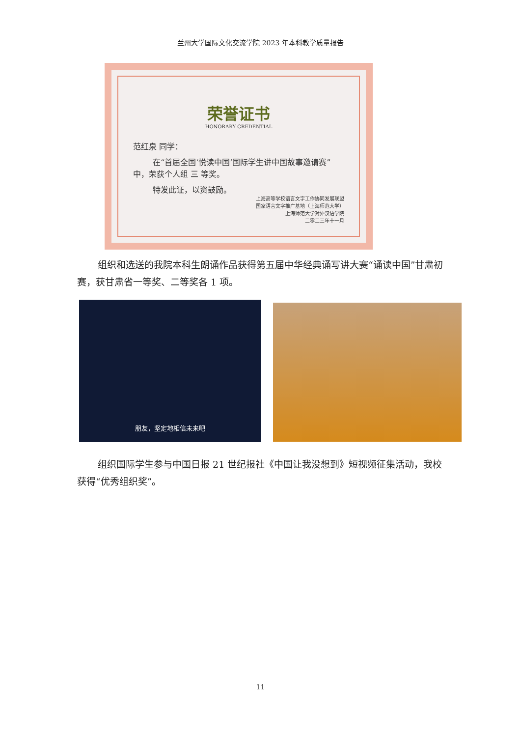兰州大学国际文化交流学院 2023 年本科教学质量报告
荣誉证书
HONORARY CREDENTIAL
范红泉 同学：
在“首届全国‘悦读中国’国际学生讲中国故事邀请赛”中，荣获个人组 三 等奖。
特发此证，以资鼓励。
上海高等学校语言文字工作协同发展联盟
国家语言文字推广基地（上海师范大学）
上海师范大学对外汉语学院
二零二三年十一月
组织和选送的我院本科生朗诵作品获得第五届中华经典诵写讲大赛“诵读中国”甘肃初赛，获甘肃省一等奖、二等奖各 1 项。
朋友，坚定地相信未来吧
组织国际学生参与中国日报 21 世纪报社《中国让我没想到》短视频征集活动，我校获得“优秀组织奖”。
11